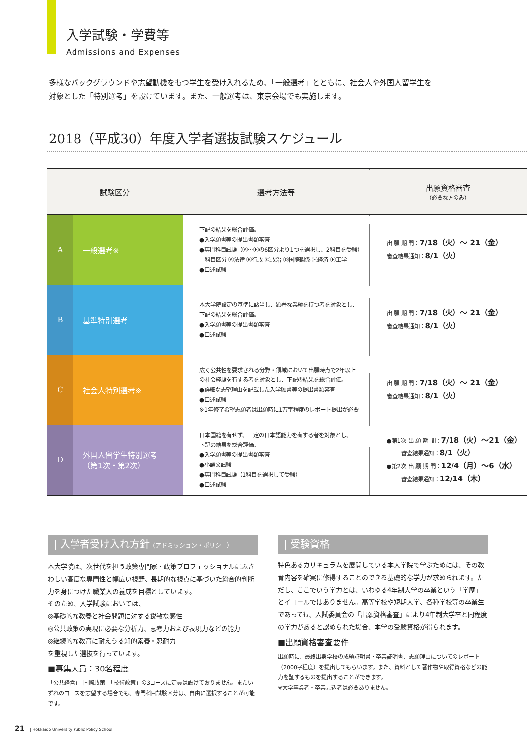入学試験・学費等
Admissions and Expenses
多様なバックグラウンドや志望動機をもつ学生を受け入れるため、「一般選考」とともに、社会人や外国人留学生を
対象とした「特別選考」を設けています。また、一般選考は、東京会場でも実施します。
2018（平成30）年度入学者選抜試験スケジュール
| 試験区分 | | 選考方法等 | 出願資格審査 （必要な方のみ） |
| --- | --- | --- | --- |
| A | 一般選考※ | 下記の結果を総合評価。 ●入学願書等の提出書類審査 ●専門科目試験（Ⓐ〜Ⓕの6区分より1つを選択し、2科目を受験） 科目区分 Ⓐ法律 Ⓑ行政 Ⓒ政治 Ⓓ国際関係 Ⓔ経済 Ⓕ工学 ●口述試験 | 出 願 期 間： 7/18（火）〜 21（金） 審査結果通知： 8/1（火） |
| B | 基準特別選考 | 本大学院設定の基準に該当し、顕著な業績を持つ者を対象とし、 下記の結果を総合評価。 ●入学願書等の提出書類審査 ●口述試験 | 出 願 期 間： 7/18（火）〜 21（金） 審査結果通知： 8/1（火） |
| C | 社会人特別選考※ | 広く公共性を要求される分野・領域において出願時点で2年以上 の社会経験を有する者を対象とし、下記の結果を総合評価。 ●詳細な志望理由を記載した入学願書等の提出書類審査 ●口述試験 ※1年修了希望志願者は出願時に1万字程度のレポート提出が必要 | 出 願 期 間： 7/18（火）〜 21（金） 審査結果通知： 8/1（火） |
| D | 外国人留学生特別選考 （第1次・第2次） | 日本国籍を有せず、一定の日本語能力を有する者を対象とし、 下記の結果を総合評価。 ●入学願書等の提出書類審査 ●小論文試験 ●専門科目試験（1科目を選択して受験） ●口述試験 | ●第1次 出 願 期 間： 7/18（火）〜21（金） 審査結果通知： 8/1（火） ●第2次 出 願 期 間： 12/4（月）〜6（水） 審査結果通知： 12/14（木） |
| 入学者受け入れ方針（アドミッション・ポリシー）
本大学院は、次世代を担う政策専門家・政策プロフェッショナルにふさわしい高度な専門性と幅広い視野、長期的な視点に基づいた総合的判断力を身につけた職業人の養成を目標としています。
そのため、入学試験においては、
◎基礎的な教養と社会問題に対する鋭敏な感性
◎公共政策の実現に必要な分析力、思考力および表現力などの能力
◎継続的な教育に耐えうる知的素養・忍耐力
を重視した選抜を行っています。
■募集人員：30名程度
「公共経営」「国際政策」「技術政策」の3コースに定員は設けておりません。またいずれのコースを志望する場合でも、専門科目試験区分は、自由に選択することが可能です。
| 受験資格
特色あるカリキュラムを展開している本大学院で学ぶためには、その教育内容を確実に修得することのできる基礎的な学力が求められます。ただし、ここでいう学力とは、いわゆる4年制大学の卒業という「学歴」とイコールではありません。高等学校や短期大学、各種学校等の卒業生であっても、入試委員会の「出願資格審査」により4年制大学卒と同程度の学力があると認められた場合、本学の受験資格が得られます。
■出願資格審査要件
出願時に、最終出身学校の成績証明書・卒業証明書、志願理由についてのレポート（2000字程度）を提出してもらいます。また、資料として著作物や取得資格などの能力を証するものを提出することができます。
※大学卒業者・卒業見込者は必要ありません。
21 | Hokkaido University Public Policy School